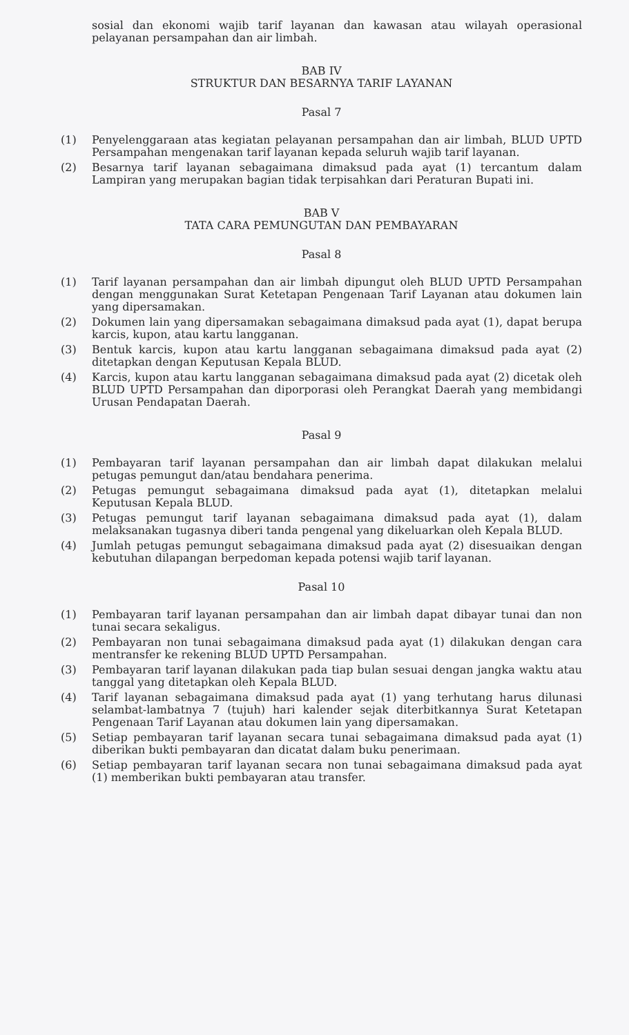sosial dan ekonomi wajib tarif layanan dan kawasan atau wilayah operasional pelayanan persampahan dan air limbah.
BAB IV
STRUKTUR DAN BESARNYA TARIF LAYANAN
Pasal 7
(1) Penyelenggaraan atas kegiatan pelayanan persampahan dan air limbah, BLUD UPTD Persampahan mengenakan tarif layanan kepada seluruh wajib tarif layanan.
(2) Besarnya tarif layanan sebagaimana dimaksud pada ayat (1) tercantum dalam Lampiran yang merupakan bagian tidak terpisahkan dari Peraturan Bupati ini.
BAB V
TATA CARA PEMUNGUTAN DAN PEMBAYARAN
Pasal 8
(1) Tarif layanan persampahan dan air limbah dipungut oleh BLUD UPTD Persampahan dengan menggunakan Surat Ketetapan Pengenaan Tarif Layanan atau dokumen lain yang dipersamakan.
(2) Dokumen lain yang dipersamakan sebagaimana dimaksud pada ayat (1), dapat berupa karcis, kupon, atau kartu langganan.
(3) Bentuk karcis, kupon atau kartu langganan sebagaimana dimaksud pada ayat (2) ditetapkan dengan Keputusan Kepala BLUD.
(4) Karcis, kupon atau kartu langganan sebagaimana dimaksud pada ayat (2) dicetak oleh BLUD UPTD Persampahan dan diporporasi oleh Perangkat Daerah yang membidangi Urusan Pendapatan Daerah.
Pasal 9
(1) Pembayaran tarif layanan persampahan dan air limbah dapat dilakukan melalui petugas pemungut dan/atau bendahara penerima.
(2) Petugas pemungut sebagaimana dimaksud pada ayat (1), ditetapkan melalui Keputusan Kepala BLUD.
(3) Petugas pemungut tarif layanan sebagaimana dimaksud pada ayat (1), dalam melaksanakan tugasnya diberi tanda pengenal yang dikeluarkan oleh Kepala BLUD.
(4) Jumlah petugas pemungut sebagaimana dimaksud pada ayat (2) disesuaikan dengan kebutuhan dilapangan berpedoman kepada potensi wajib tarif layanan.
Pasal 10
(1) Pembayaran tarif layanan persampahan dan air limbah dapat dibayar tunai dan non tunai secara sekaligus.
(2) Pembayaran non tunai sebagaimana dimaksud pada ayat (1) dilakukan dengan cara mentransfer ke rekening BLUD UPTD Persampahan.
(3) Pembayaran tarif layanan dilakukan pada tiap bulan sesuai dengan jangka waktu atau tanggal yang ditetapkan oleh Kepala BLUD.
(4) Tarif layanan sebagaimana dimaksud pada ayat (1) yang terhutang harus dilunasi selambat-lambatnya 7 (tujuh) hari kalender sejak diterbitkannya Surat Ketetapan Pengenaan Tarif Layanan atau dokumen lain yang dipersamakan.
(5) Setiap pembayaran tarif layanan secara tunai sebagaimana dimaksud pada ayat (1) diberikan bukti pembayaran dan dicatat dalam buku penerimaan.
(6) Setiap pembayaran tarif layanan secara non tunai sebagaimana dimaksud pada ayat (1) memberikan bukti pembayaran atau transfer.